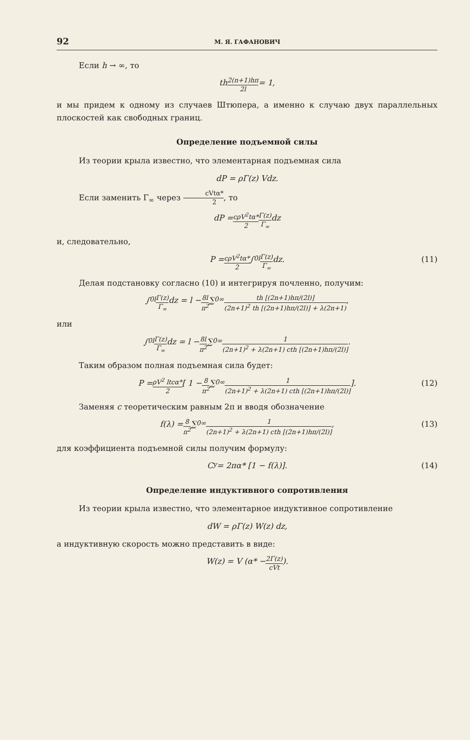92 М. Я. ГАФАНОВИЧ
Если h → ∞, то
th 2(n+1)hπ 2l = 1,
и мы придем к одному из случаев Штюпера, а именно к случаю двух параллельных плоскостей как свободных границ.
Определение подъемной силы
Из теории крыла известно, что элементарная подъемная сила
dP = ρΓ(z) Vdz.
Если заменить Γ<sub>∞</sub> через cVtα* 2, то
dP = cρV<sup>2</sup>tα* 2 Γ(z) Γ<sub>∞</sub> dz
и, следовательно,
P = cρV<sup>2</sup>tα* 2 ∫<sub>0</sub><sup>l</sup> Γ(z) Γ<sub>∞</sub> dz. (11)
Делая подстановку согласно (10) и интегрируя почленно, получим:
∫<sub>0</sub><sup>l</sup> Γ(z) Γ<sub>∞</sub> dz = l − 8l π<sup>2</sup> ∑<sub>0</sub><sup>∞</sup> th [(2n+1)hπ/(2l)] (2n+1)<sup>2</sup> th [(2n+1)hπ/(2l)] + λ(2n+1),
или
∫<sub>0</sub><sup>l</sup> Γ(z) Γ<sub>∞</sub> dz = l − 8l π<sup>2</sup> ∑<sub>0</sub><sup>∞</sup> 1 (2n+1)<sup>2</sup> + λ(2n+1) cth [(2n+1)hπ/(2l)].
Таким образом полная подъемная сила будет:
P = ρV<sup>2</sup> ltcα* 2 [ 1 − 8 π<sup>2</sup> ∑<sub>0</sub><sup>∞</sup> 1 (2n+1)<sup>2</sup> + λ(2n+1) cth [(2n+1)hπ/(2l)] ]. (12)
Заменяя c теоретическим равным 2π и вводя обозначение
f(λ) = 8 π<sup>2</sup> ∑<sub>0</sub><sup>∞</sup> 1 (2n+1)<sup>2</sup> + λ(2n+1) cth [(2n+1)hπ/(2l)], (13)
для коэффициента подъемной силы получим формулу:
C<sub>y</sub> = 2πα* [1 − f(λ)]. (14)
Определение индуктивного сопротивления
Из теории крыла известно, что элементарное индуктивное сопротивление
dW = ρΓ(z) W(z) dz,
а индуктивную скорость можно представить в виде:
W(z) = V (α* − 2Γ(z) cVt).